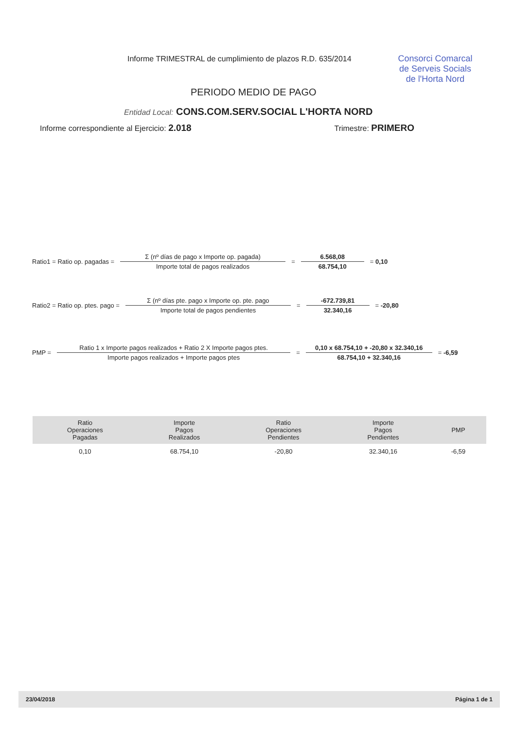Informe TRIMESTRAL de cumplimiento de plazos R.D. 635/2014
Consorci Comarcal de Serveis Socials de l'Horta Nord
PERIODO MEDIO DE PAGO
Entidad Local: CONS.COM.SERV.SOCIAL L'HORTA NORD
Informe correspondiente al Ejercicio: 2.018 Trimestre: PRIMERO
Ratio1 = Ratio op. pagadas = Σ (nº días de pago x Importe op. pagada) Importe total de pagos realizados = 6.568,08 68.754,10 = 0,10
Ratio2 = Ratio op. ptes. pago = Σ (nº días pte. pago x Importe op. pte. pago Importe total de pagos pendientes = -672.739,81 32.340,16 = -20,80
PMP = Ratio 1 x Importe pagos realizados + Ratio 2 X Importe pagos ptes. Importe pagos realizados + Importe pagos ptes = 0,10 x 68.754,10 + -20,80 x 32.340,16 68.754,10 + 32.340,16 = -6,59
| Ratio Operaciones Pagadas | Importe Pagos Realizados | Ratio Operaciones Pendientes | Importe Pagos Pendientes | PMP |
| --- | --- | --- | --- | --- |
| 0,10 | 68.754,10 | -20,80 | 32.340,16 | -6,59 |
23/04/2018 Página 1 de 1